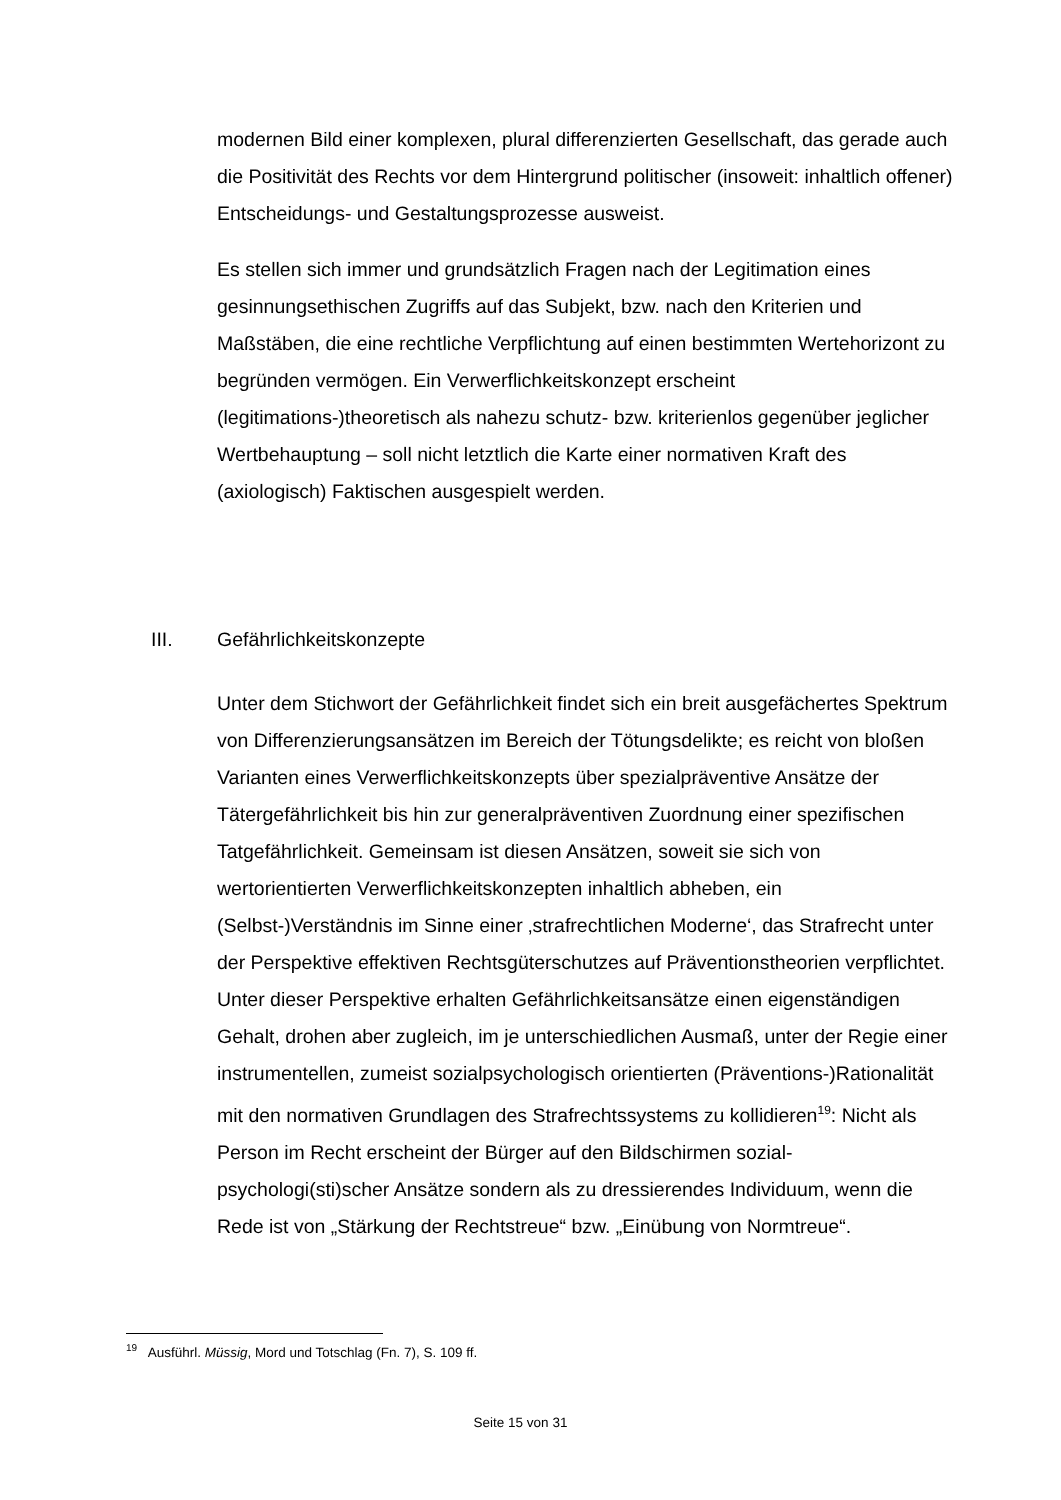modernen Bild einer komplexen, plural differenzierten Gesellschaft, das gerade auch die Positivität des Rechts vor dem Hintergrund politischer (insoweit: inhaltlich offener) Entscheidungs- und Gestaltungsprozesse ausweist.
Es stellen sich immer und grundsätzlich Fragen nach der Legitimation eines gesinnungsethischen Zugriffs auf das Subjekt, bzw. nach den Kriterien und Maßstäben, die eine rechtliche Verpflichtung auf einen bestimmten Wertehorizont zu begründen vermögen. Ein Verwerflichkeitskonzept erscheint (legitimations-)theoretisch als nahezu schutz- bzw. kriterienlos gegenüber jeglicher Wertbehauptung – soll nicht letztlich die Karte einer normativen Kraft des (axiologisch) Faktischen ausgespielt werden.
III. Gefährlichkeitskonzepte
Unter dem Stichwort der Gefährlichkeit findet sich ein breit ausgefächertes Spektrum von Differenzierungsansätzen im Bereich der Tötungsdelikte; es reicht von bloßen Varianten eines Verwerflichkeitskonzepts über spezialpräventive Ansätze der Tätergefährlichkeit bis hin zur generalpräventiven Zuordnung einer spezifischen Tatgefährlichkeit. Gemeinsam ist diesen Ansätzen, soweit sie sich von wertorientierten Verwerflichkeitskonzepten inhaltlich abheben, ein (Selbst-)Verständnis im Sinne einer ‚strafrechtlichen Moderne‘, das Strafrecht unter der Perspektive effektiven Rechtsgüterschutzes auf Präventionstheorien verpflichtet. Unter dieser Perspektive erhalten Gefährlichkeitsansätze einen eigenständigen Gehalt, drohen aber zugleich, im je unterschiedlichen Ausmaß, unter der Regie einer instrumentellen, zumeist sozialpsychologisch orientierten (Präventions-)Rationalität mit den normativen Grundlagen des Strafrechtssystems zu kollidieren<sup>19</sup>: Nicht als Person im Recht erscheint der Bürger auf den Bildschirmen sozial-psychologi(sti)scher Ansätze sondern als zu dressierendes Individuum, wenn die Rede ist von „Stärkung der Rechtstreue“ bzw. „Einübung von Normtreue“.
<sup>19</sup> Ausführl. Müssig, Mord und Totschlag (Fn. 7), S. 109 ff.
Seite 15 von 31